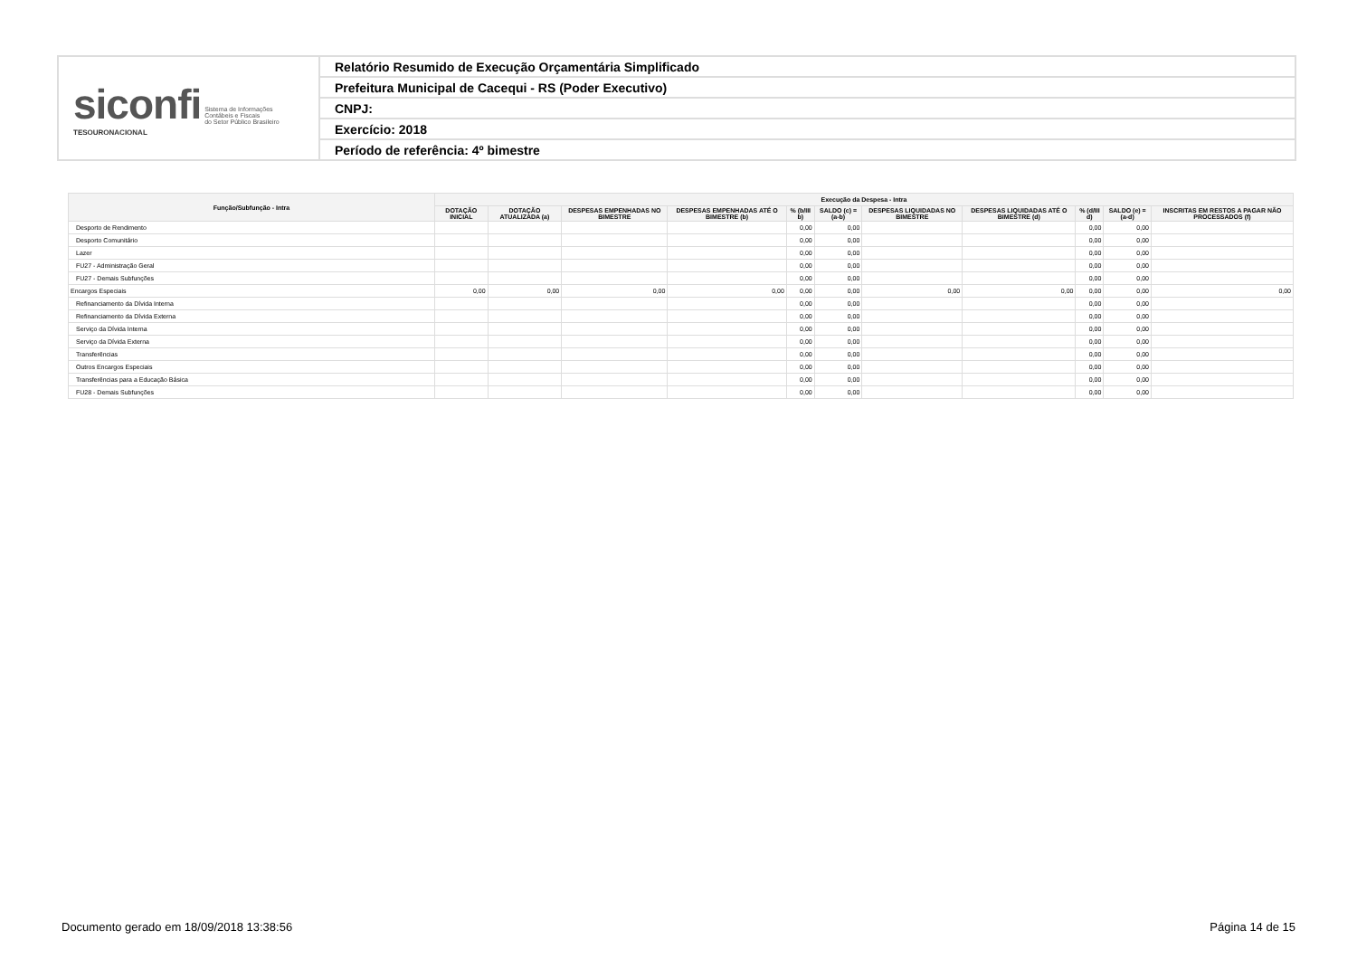| siconfi Sistema de Informações Contábeis e Fiscais do Setor Público Brasileiro TESOURONACIONAL | Relatório Resumido de Execução Orçamentária Simplificado |
| | Prefeitura Municipal de Cacequi - RS (Poder Executivo) |
| | CNPJ: |
| | Exercício: 2018 |
| | Período de referência: 4º bimestre |
| Função/Subfunção - Intra | Execução da Despesa - Intra | | | | | | | | | | |
| --- | --- | --- | --- | --- | --- | --- | --- | --- | --- | --- | --- |
| | DOTAÇÃO INICIAL | DOTAÇÃO ATUALIZADA (a) | DESPESAS EMPENHADAS NO BIMESTRE | DESPESAS EMPENHADAS ATÉ O BIMESTRE (b) | % (b/III b) | SALDO (c) = (a-b) | DESPESAS LIQUIDADAS NO BIMESTRE | DESPESAS LIQUIDADAS ATÉ O BIMESTRE (d) | % (d/III d) | SALDO (e) = (a-d) | INSCRITAS EM RESTOS A PAGAR NÃO PROCESSADOS (f) |
| Desporto de Rendimento | | | | | 0,00 | 0,00 | | | 0,00 | 0,00 | |
| Desporto Comunitário | | | | | 0,00 | 0,00 | | | 0,00 | 0,00 | |
| Lazer | | | | | 0,00 | 0,00 | | | 0,00 | 0,00 | |
| FU27 - Administração Geral | | | | | 0,00 | 0,00 | | | 0,00 | 0,00 | |
| FU27 - Demais Subfunções | | | | | 0,00 | 0,00 | | | 0,00 | 0,00 | |
| Encargos Especiais | 0,00 | 0,00 | 0,00 | 0,00 | 0,00 | 0,00 | 0,00 | 0,00 | 0,00 | 0,00 | 0,00 |
| Refinanciamento da Dívida Interna | | | | | 0,00 | 0,00 | | | 0,00 | 0,00 | |
| Refinanciamento da Dívida Externa | | | | | 0,00 | 0,00 | | | 0,00 | 0,00 | |
| Serviço da Dívida Interna | | | | | 0,00 | 0,00 | | | 0,00 | 0,00 | |
| Serviço da Dívida Externa | | | | | 0,00 | 0,00 | | | 0,00 | 0,00 | |
| Transferências | | | | | 0,00 | 0,00 | | | 0,00 | 0,00 | |
| Outros Encargos Especiais | | | | | 0,00 | 0,00 | | | 0,00 | 0,00 | |
| Transferências para a Educação Básica | | | | | 0,00 | 0,00 | | | 0,00 | 0,00 | |
| FU28 - Demais Subfunções | | | | | 0,00 | 0,00 | | | 0,00 | 0,00 | |
Documento gerado em 18/09/2018 13:38:56 Página 14 de 15